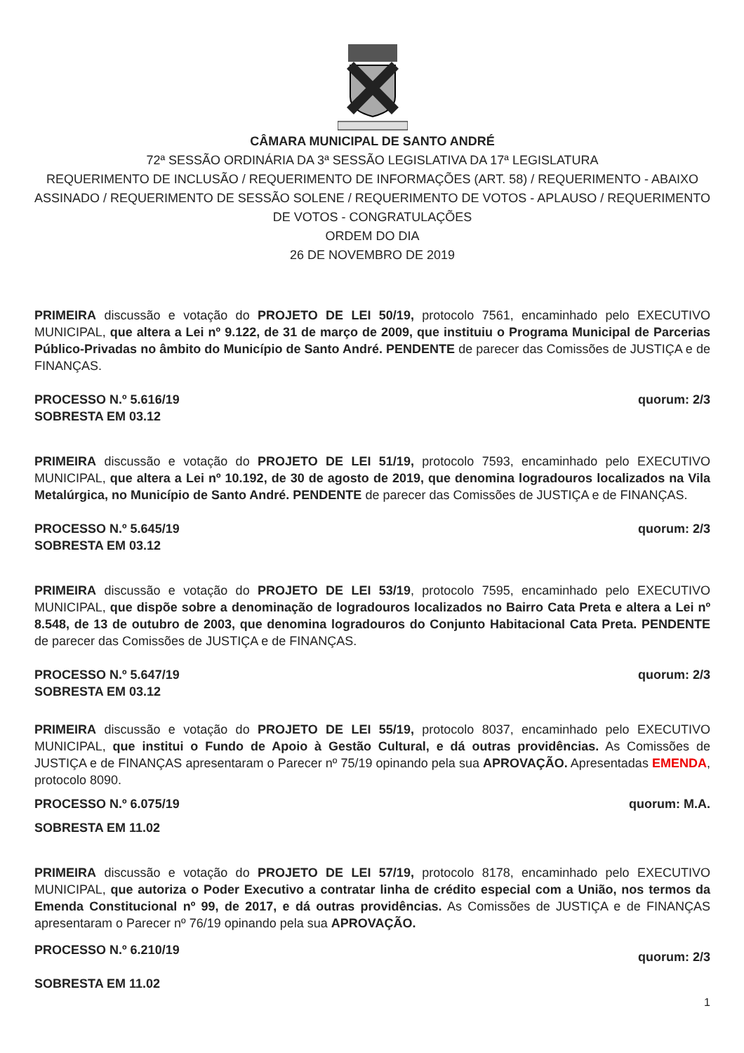CÂMARA MUNICIPAL DE SANTO ANDRÉ
72ª SESSÃO ORDINÁRIA DA 3ª SESSÃO LEGISLATIVA DA 17ª LEGISLATURA
REQUERIMENTO DE INCLUSÃO / REQUERIMENTO DE INFORMAÇÕES (ART. 58) / REQUERIMENTO - ABAIXO ASSINADO / REQUERIMENTO DE SESSÃO SOLENE / REQUERIMENTO DE VOTOS - APLAUSO / REQUERIMENTO DE VOTOS - CONGRATULAÇÕES
ORDEM DO DIA
26 DE NOVEMBRO DE 2019
PRIMEIRA discussão e votação do PROJETO DE LEI 50/19, protocolo 7561, encaminhado pelo EXECUTIVO MUNICIPAL, que altera a Lei nº 9.122, de 31 de março de 2009, que instituiu o Programa Municipal de Parcerias Público-Privadas no âmbito do Município de Santo André. PENDENTE de parecer das Comissões de JUSTIÇA e de FINANÇAS.
PROCESSO N.º 5.616/19
SOBRESTA EM 03.12 quorum: 2/3
PRIMEIRA discussão e votação do PROJETO DE LEI 51/19, protocolo 7593, encaminhado pelo EXECUTIVO MUNICIPAL, que altera a Lei nº 10.192, de 30 de agosto de 2019, que denomina logradouros localizados na Vila Metalúrgica, no Município de Santo André. PENDENTE de parecer das Comissões de JUSTIÇA e de FINANÇAS.
PROCESSO N.º 5.645/19
SOBRESTA EM 03.12 quorum: 2/3
PRIMEIRA discussão e votação do PROJETO DE LEI 53/19, protocolo 7595, encaminhado pelo EXECUTIVO MUNICIPAL, que dispõe sobre a denominação de logradouros localizados no Bairro Cata Preta e altera a Lei nº 8.548, de 13 de outubro de 2003, que denomina logradouros do Conjunto Habitacional Cata Preta. PENDENTE de parecer das Comissões de JUSTIÇA e de FINANÇAS.
PROCESSO N.º 5.647/19
SOBRESTA EM 03.12 quorum: 2/3
PRIMEIRA discussão e votação do PROJETO DE LEI 55/19, protocolo 8037, encaminhado pelo EXECUTIVO MUNICIPAL, que institui o Fundo de Apoio à Gestão Cultural, e dá outras providências. As Comissões de JUSTIÇA e de FINANÇAS apresentaram o Parecer nº 75/19 opinando pela sua APROVAÇÃO. Apresentadas EMENDA, protocolo 8090.
PROCESSO N.º 6.075/19 quorum: M.A.
SOBRESTA EM 11.02
PRIMEIRA discussão e votação do PROJETO DE LEI 57/19, protocolo 8178, encaminhado pelo EXECUTIVO MUNICIPAL, que autoriza o Poder Executivo a contratar linha de crédito especial com a União, nos termos da Emenda Constitucional nº 99, de 2017, e dá outras providências. As Comissões de JUSTIÇA e de FINANÇAS apresentaram o Parecer nº 76/19 opinando pela sua APROVAÇÃO.
PROCESSO N.º 6.210/19
SOBRESTA EM 11.02 quorum: 2/3
1